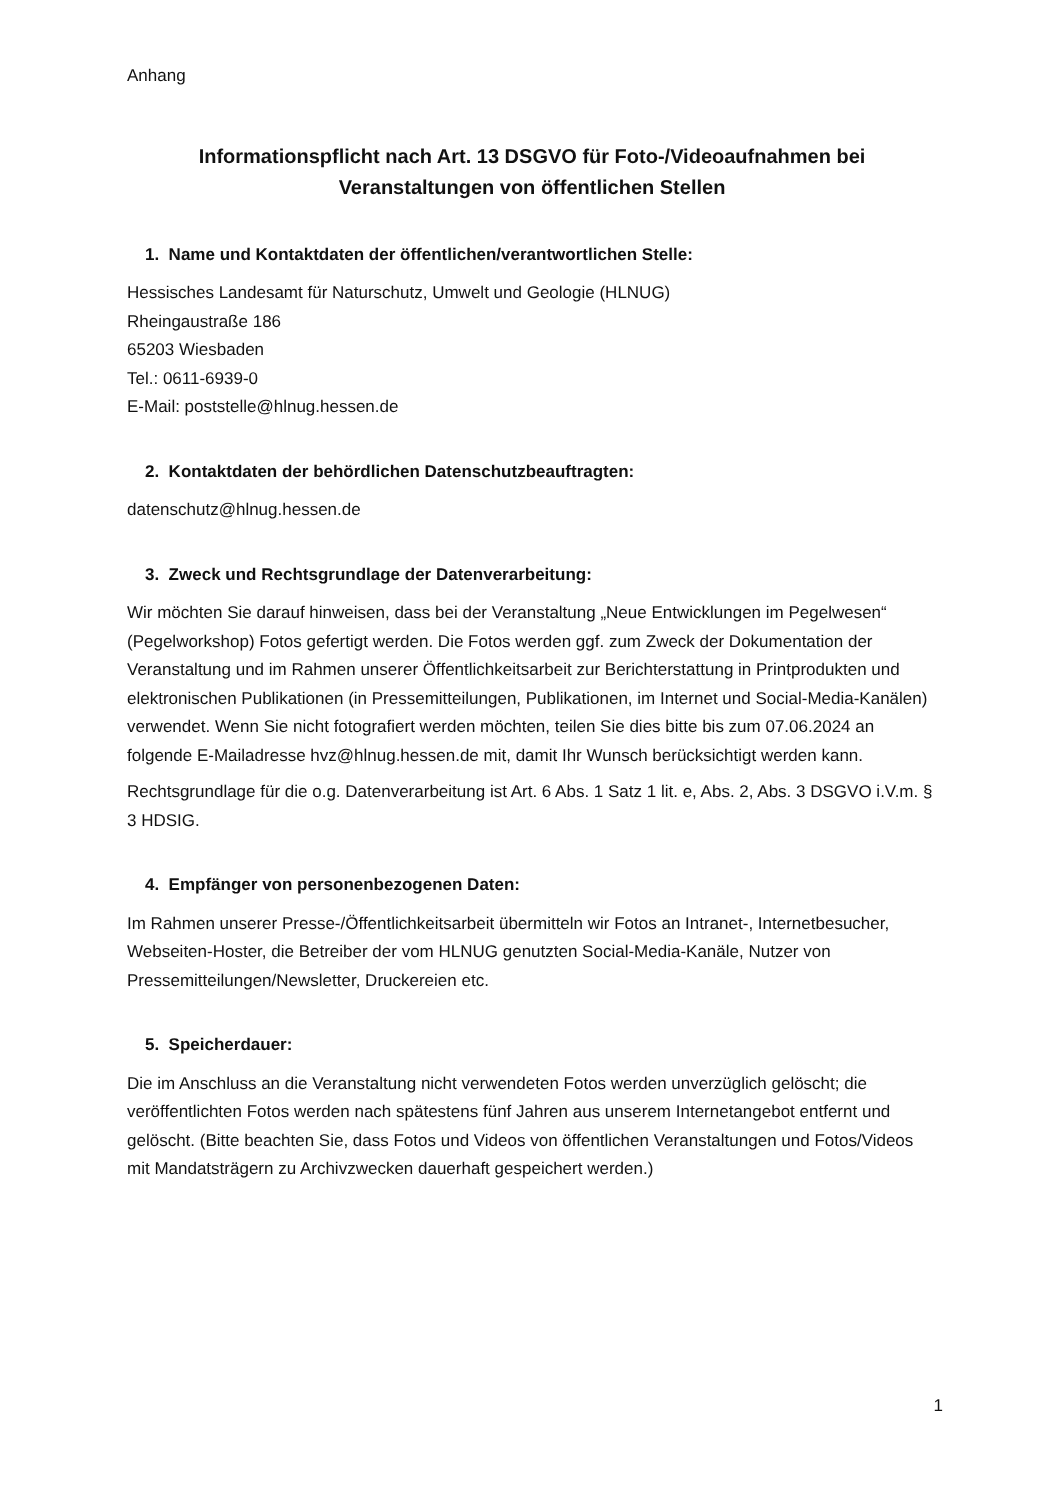Anhang
Informationspflicht nach Art. 13 DSGVO für Foto-/Videoaufnahmen bei Veranstaltungen von öffentlichen Stellen
1. Name und Kontaktdaten der öffentlichen/verantwortlichen Stelle:
Hessisches Landesamt für Naturschutz, Umwelt und Geologie (HLNUG)
Rheingaustraße 186
65203 Wiesbaden
Tel.: 0611-6939-0
E-Mail: poststelle@hlnug.hessen.de
2. Kontaktdaten der behördlichen Datenschutzbeauftragten:
datenschutz@hlnug.hessen.de
3. Zweck und Rechtsgrundlage der Datenverarbeitung:
Wir möchten Sie darauf hinweisen, dass bei der Veranstaltung „Neue Entwicklungen im Pegelwesen“ (Pegelworkshop) Fotos gefertigt werden. Die Fotos werden ggf. zum Zweck der Dokumentation der Veranstaltung und im Rahmen unserer Öffentlichkeitsarbeit zur Berichterstattung in Printprodukten und elektronischen Publikationen (in Pressemitteilungen, Publikationen, im Internet und Social-Media-Kanälen) verwendet. Wenn Sie nicht fotografiert werden möchten, teilen Sie dies bitte bis zum 07.06.2024 an folgende E-Mailadresse hvz@hlnug.hessen.de mit, damit Ihr Wunsch berücksichtigt werden kann.
Rechtsgrundlage für die o.g. Datenverarbeitung ist Art. 6 Abs. 1 Satz 1 lit. e, Abs. 2, Abs. 3 DSGVO i.V.m. § 3 HDSIG.
4. Empfänger von personenbezogenen Daten:
Im Rahmen unserer Presse-/Öffentlichkeitsarbeit übermitteln wir Fotos an Intranet-, Internetbesucher, Webseiten-Hoster, die Betreiber der vom HLNUG genutzten Social-Media-Kanäle, Nutzer von Pressemitteilungen/Newsletter, Druckereien etc.
5. Speicherdauer:
Die im Anschluss an die Veranstaltung nicht verwendeten Fotos werden unverzüglich gelöscht; die veröffentlichten Fotos werden nach spätestens fünf Jahren aus unserem Internetangebot entfernt und gelöscht. (Bitte beachten Sie, dass Fotos und Videos von öffentlichen Veranstaltungen und Fotos/Videos mit Mandatsträgern zu Archivzwecken dauerhaft gespeichert werden.)
1